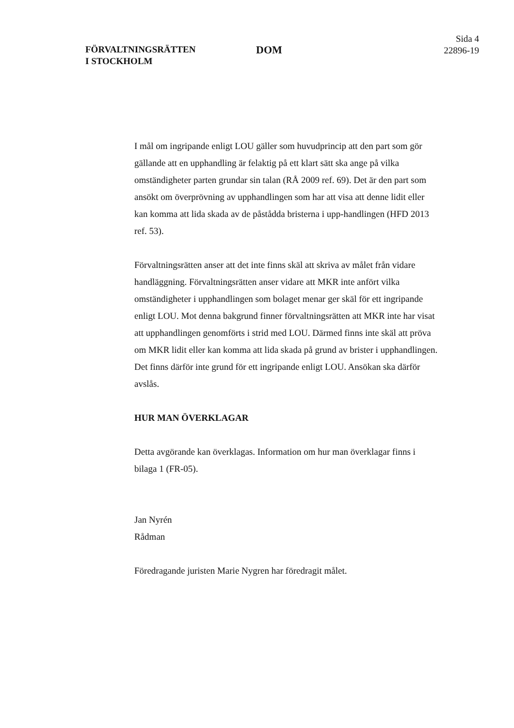FÖRVALTNINGSRÄTTEN
I STOCKHOLM
DOM
Sida 4
22896-19
I mål om ingripande enligt LOU gäller som huvudprincip att den part som gör gällande att en upphandling är felaktig på ett klart sätt ska ange på vilka omständigheter parten grundar sin talan (RÅ 2009 ref. 69). Det är den part som ansökt om överprövning av upphandlingen som har att visa att denne lidit eller kan komma att lida skada av de påstådda bristerna i upp-handlingen (HFD 2013 ref. 53).
Förvaltningsrätten anser att det inte finns skäl att skriva av målet från vidare handläggning. Förvaltningsrätten anser vidare att MKR inte anfört vilka omständigheter i upphandlingen som bolaget menar ger skäl för ett ingripande enligt LOU. Mot denna bakgrund finner förvaltningsrätten att MKR inte har visat att upphandlingen genomförts i strid med LOU. Därmed finns inte skäl att pröva om MKR lidit eller kan komma att lida skada på grund av brister i upphandlingen. Det finns därför inte grund för ett ingripande enligt LOU. Ansökan ska därför avslås.
HUR MAN ÖVERKLAGAR
Detta avgörande kan överklagas. Information om hur man överklagar finns i bilaga 1 (FR-05).
Jan Nyrén
Rådman
Föredragande juristen Marie Nygren har föredragit målet.